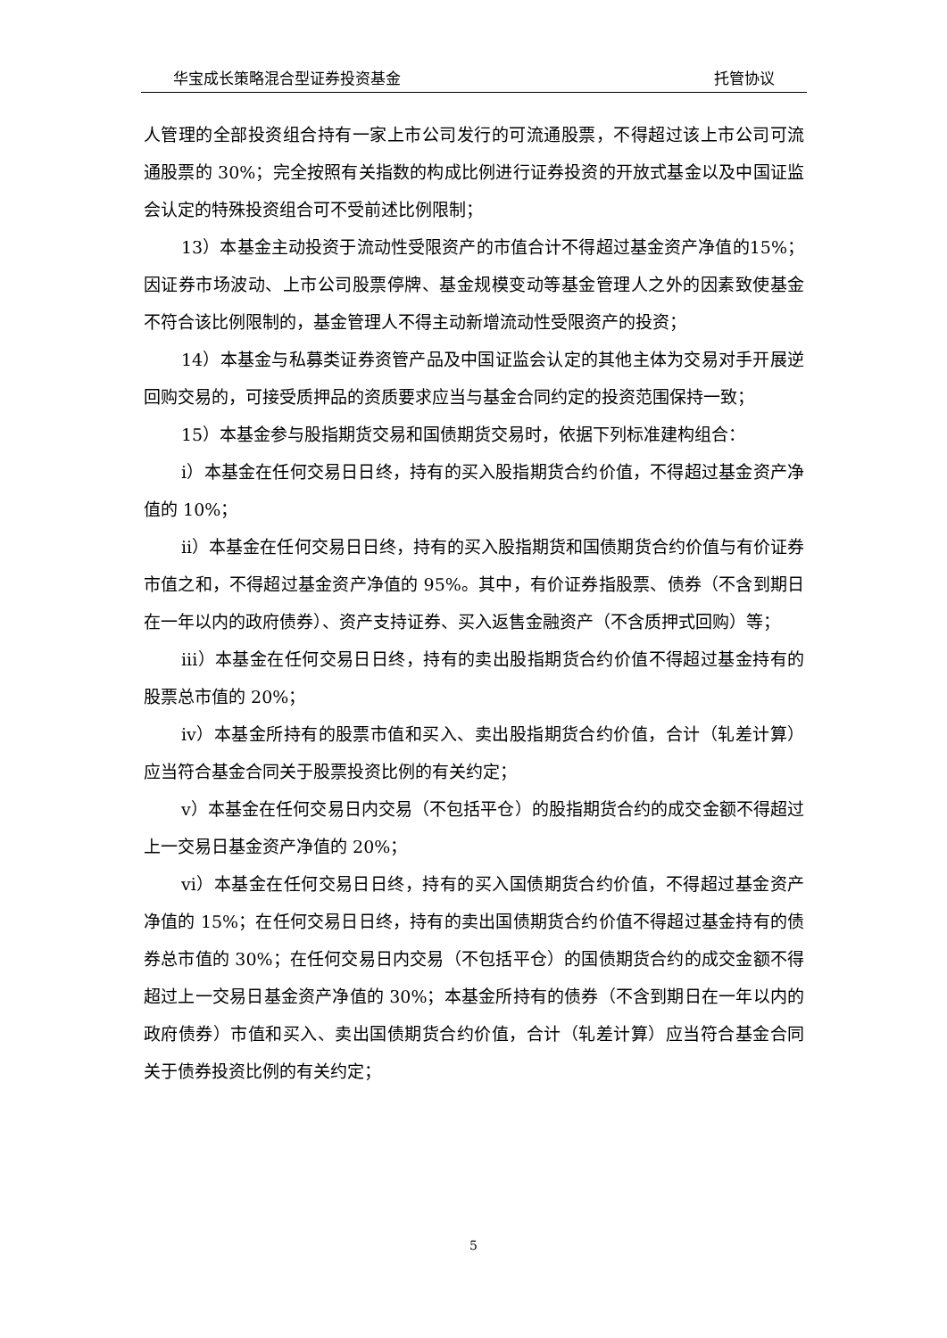华宝成长策略混合型证券投资基金 托管协议
人管理的全部投资组合持有一家上市公司发行的可流通股票，不得超过该上市公司可流通股票的 30%；完全按照有关指数的构成比例进行证券投资的开放式基金以及中国证监会认定的特殊投资组合可不受前述比例限制；
13）本基金主动投资于流动性受限资产的市值合计不得超过基金资产净值的15%；因证券市场波动、上市公司股票停牌、基金规模变动等基金管理人之外的因素致使基金不符合该比例限制的，基金管理人不得主动新增流动性受限资产的投资；
14）本基金与私募类证券资管产品及中国证监会认定的其他主体为交易对手开展逆回购交易的，可接受质押品的资质要求应当与基金合同约定的投资范围保持一致；
15）本基金参与股指期货交易和国债期货交易时，依据下列标准建构组合：
i）本基金在任何交易日日终，持有的买入股指期货合约价值，不得超过基金资产净值的 10%；
ii）本基金在任何交易日日终，持有的买入股指期货和国债期货合约价值与有价证券市值之和，不得超过基金资产净值的 95%。其中，有价证券指股票、债券（不含到期日在一年以内的政府债券）、资产支持证券、买入返售金融资产（不含质押式回购）等；
iii）本基金在任何交易日日终，持有的卖出股指期货合约价值不得超过基金持有的股票总市值的 20%；
iv）本基金所持有的股票市值和买入、卖出股指期货合约价值，合计（轧差计算）应当符合基金合同关于股票投资比例的有关约定；
v）本基金在任何交易日内交易（不包括平仓）的股指期货合约的成交金额不得超过上一交易日基金资产净值的 20%；
vi）本基金在任何交易日日终，持有的买入国债期货合约价值，不得超过基金资产净值的 15%；在任何交易日日终，持有的卖出国债期货合约价值不得超过基金持有的债券总市值的 30%；在任何交易日内交易（不包括平仓）的国债期货合约的成交金额不得超过上一交易日基金资产净值的 30%；本基金所持有的债券（不含到期日在一年以内的政府债券）市值和买入、卖出国债期货合约价值，合计（轧差计算）应当符合基金合同关于债券投资比例的有关约定；
5